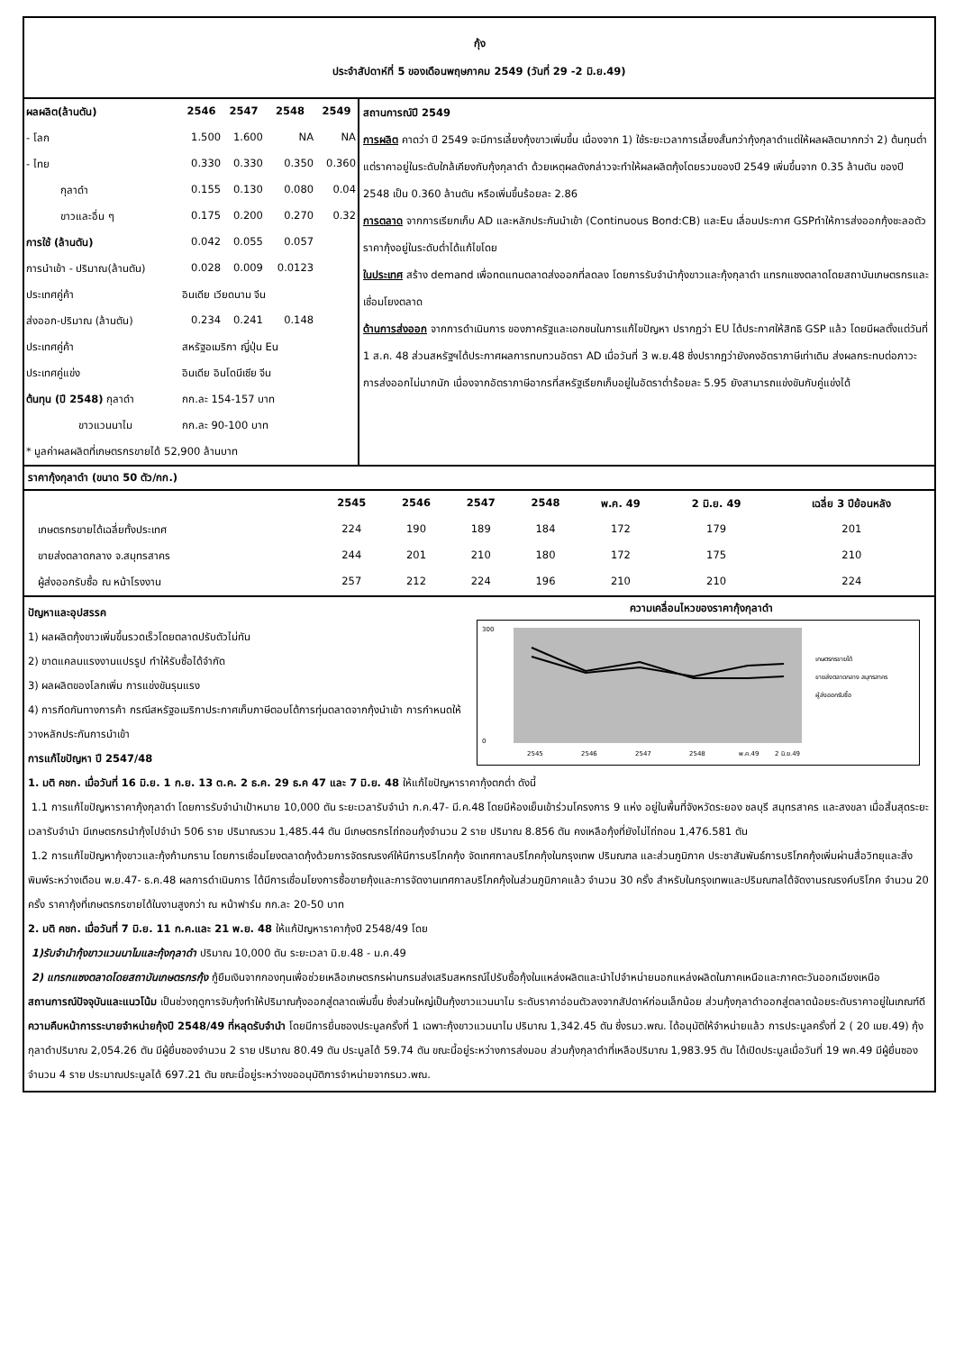กุ้ง
ประจำสัปดาห์ที่ 5 ของเดือนพฤษภาคม 2549 (วันที่ 29 -2 มิ.ย.49)
| ผลผลิต(ล้านตัน) | 2546 | 2547 | 2548 | 2549 |
| --- | --- | --- | --- | --- |
| - โลก | 1.500 | 1.600 | NA | NA |
| - ไทย | 0.330 | 0.330 | 0.350 | 0.360 |
| กุลาดำ | 0.155 | 0.130 | 0.080 | 0.04 |
| ขาวและอื่น ๆ | 0.175 | 0.200 | 0.270 | 0.32 |
| การใช้ (ล้านตัน) | 0.042 | 0.055 | 0.057 | |
| การนำเข้า - ปริมาณ(ล้านตัน) | 0.028 | 0.009 | 0.0123 | |
| ประเทศคู่ค้า | อินเดีย เวียดนาม จีน | | | |
| ส่งออก-ปริมาณ (ล้านตัน) | 0.234 | 0.241 | 0.148 | |
| ประเทศคู่ค้า | สหรัฐอเมริกา ญี่ปุ่น Eu | | | |
| ประเทศคู่แข่ง | อินเดีย อินโดนีเซีย จีน | | | |
| ต้นทุน (ปี 2548) กุลาดำ | กก.ละ 154-157 บาท | | | |
| ขาวแวนนาไม | กก.ละ 90-100 บาท | | | |
| * มูลค่าผลผลิตที่เกษตรกรขายได้ 52,900 ล้านบาท | | | | |
สถานการณ์ปี 2549
การผลิต คาดว่า ปี 2549 จะมีการเลี้ยงกุ้งขาวเพิ่มขึ้น เนื่องจาก 1) ใช้ระยะเวลาการเลี้ยงสั้นกว่ากุ้งกุลาดำแต่ให้ผลผลิตมากกว่า 2) ต้นทุนต่ำ แต่ราคาอยู่ในระดับใกล้เคียงกับกุ้งกุลาดำ ด้วยเหตุผลดังกล่าวจะทำให้ผลผลิตกุ้งโดยรวมของปี 2549 เพิ่มขึ้นจาก 0.35 ล้านตัน ของปี 2548 เป็น 0.360 ล้านตัน หรือเพิ่มขึ้นร้อยละ 2.86
การตลาด จากการเรียกเก็บ AD และหลักประกันนำเข้า (Continuous Bond:CB) และEu เลื่อนประกาศ GSPทำให้การส่งออกกุ้งชะลอตัวราคากุ้งอยู่ในระดับต่ำได้แก้ไขโดย
ในประเทศ สร้าง demand เพื่อทดแทนตลาดส่งออกที่ลดลง โดยการรับจำนำกุ้งขาวและกุ้งกุลาดำ แทรกแซงตลาดโดยสถาบันเกษตรกรและเชื่อมโยงตลาด
ด้านการส่งออก จากการดำเนินการ ของภาครัฐและเอกชนในการแก้ไขปัญหา ปรากฏว่า EU ได้ประกาศให้สิทธิ GSP แล้ว โดยมีผลตั้งแต่วันที่ 1 ส.ค. 48 ส่วนสหรัฐฯได้ประกาศผลการทบทวนอัตรา AD เมื่อวันที่ 3 พ.ย.48 ซึ่งปรากฏว่ายังคงอัตราภาษีเท่าเดิม ส่งผลกระทบต่อภาวะการส่งออกไม่มากนัก เนื่องจากอัตราภาษีอากรที่สหรัฐเรียกเก็บอยู่ในอัตราต่ำร้อยละ 5.95 ยังสามารถแข่งขันกับคู่แข่งได้
ราคากุ้งกุลาดำ (ขนาด 50 ตัว/กก.)
| | 2545 | 2546 | 2547 | 2548 | พ.ค. 49 | 2 มิ.ย. 49 | เฉลี่ย 3 ปีย้อนหลัง |
| --- | --- | --- | --- | --- | --- | --- | --- |
| เกษตรกรขายได้เฉลี่ยทั้งประเทศ | 224 | 190 | 189 | 184 | 172 | 179 | 201 |
| ขายส่งตลาดกลาง จ.สมุทรสาคร | 244 | 201 | 210 | 180 | 172 | 175 | 210 |
| ผู้ส่งออกรับซื้อ ณ หน้าโรงงาน | 257 | 212 | 224 | 196 | 210 | 210 | 224 |
ความเคลื่อนไหวของราคากุ้งกุลาดำ
300
0
2545
2546
2547
2548
พ.ค.49
2 มิ.ย.49
เกษตรกรขายได้
ขายส่งตลาดกลาง สมุทรสาคร
ผู้ส่งออกรับซื้อ
ปัญหาและอุปสรรค
1) ผลผลิตกุ้งขาวเพิ่มขึ้นรวดเร็วโดยตลาดปรับตัวไม่ทัน
2) ขาดแคลนแรงงานแปรรูป ทำให้รับซื้อได้จำกัด
3) ผลผลิตของโลกเพิ่ม การแข่งขันรุนแรง
4) การกีดกันทางการค้า กรณีสหรัฐอเมริกาประกาศเก็บภาษีตอบโต้การทุ่มตลาดจากกุ้งนำเข้า การกำหนดให้วางหลักประกันการนำเข้า
การแก้ไขปัญหา ปี 2547/48
1. มติ คชก. เมื่อวันที่ 16 มิ.ย. 1 ก.ย. 13 ต.ค. 2 ธ.ค. 29 ธ.ค 47 และ 7 มิ.ย. 48 ให้แก้ไขปัญหาราคากุ้งตกต่ำ ดังนี้
1.1 การแก้ไขปัญหาราคากุ้งกุลาดำ โดยการรับจำนำเป้าหมาย 10,000 ตัน ระยะเวลารับจำนำ ก.ค.47- มี.ค.48 โดยมีห้องเย็นเข้าร่วมโครงการ 9 แห่ง อยู่ในพื้นที่จังหวัดระยอง ชลบุรี สมุทรสาคร และสงขลา เมื่อสิ้นสุดระยะเวลารับจำนำ มีเกษตรกรนำกุ้งไปจำนำ 506 ราย ปริมาณรวม 1,485.44 ตัน มีเกษตรกรไถ่ถอนกุ้งจำนวน 2 ราย ปริมาณ 8.856 ตัน คงเหลือกุ้งที่ยังไม่ไถ่ถอน 1,476.581 ตัน
1.2 การแก้ไขปัญหากุ้งขาวและกุ้งก้ามกราม โดยการเชื่อมโยงตลาดกุ้งด้วยการจัดรณรงค์ให้มีการบริโภคกุ้ง จัดเทศกาลบริโภคกุ้งในกรุงเทพ ปริมณฑล และส่วนภูมิภาค ประชาสัมพันธ์การบริโภคกุ้งเพิ่มผ่านสื่อวิทยุและสิ่งพิมพ์ระหว่างเดือน พ.ย.47- ธ.ค.48 ผลการดำเนินการ ได้มีการเชื่อมโยงการซื้อขายกุ้งและการจัดงานเทศกาลบริโภคกุ้งในส่วนภูมิภาคแล้ว จำนวน 30 ครั้ง สำหรับในกรุงเทพและปริมณฑลได้จัดงานรณรงค์บริโภค จำนวน 20 ครั้ง ราคากุ้งที่เกษตรกรขายได้ในงานสูงกว่า ณ หน้าฟาร์ม กก.ละ 20-50 บาท
2. มติ คชก. เมื่อวันที่ 7 มิ.ย. 11 ก.ค.และ 21 พ.ย. 48 ให้แก้ปัญหาราคากุ้งปี 2548/49 โดย
1)รับจำนำกุ้งขาวแวนนาไมและกุ้งกุลาดำ ปริมาณ 10,000 ตัน ระยะเวลา มิ.ย.48 - ม.ค.49
2) แทรกแซงตลาดโดยสถาบันเกษตรกรกุ้ง กู้ยืมเงินจากกองทุนเพื่อช่วยเหลือเกษตรกรผ่านกรมส่งเสริมสหกรณ์ไปรับซื้อกุ้งในแหล่งผลิตและนำไปจำหน่ายนอกแหล่งผลิตในภาคเหนือและภาคตะวันออกเฉียงเหนือ
สถานการณ์ปัจจุบันและแนวโน้ม เป็นช่วงฤดูการจับกุ้งทำให้ปริมาณกุ้งออกสู่ตลาดเพิ่มขึ้น ซึ่งส่วนใหญ่เป็นกุ้งขาวแวนนาไม ระดับราคาอ่อนตัวลงจากสัปดาห์ก่อนเล็กน้อย ส่วนกุ้งกุลาดำออกสู่ตลาดน้อยระดับราคาอยู่ในเกณฑ์ดี
ความคืบหน้าการระบายจำหน่ายกุ้งปี 2548/49 ที่หลุดรับจำนำ โดยมีการยื่นซองประมูลครั้งที่ 1 เฉพาะกุ้งขาวแวนนาไม ปริมาณ 1,342.45 ตัน ซึ่งรมว.พณ. ได้อนุมัติให้จำหน่ายแล้ว การประมูลครั้งที่ 2 ( 20 เมย.49) กุ้งกุลาดำปริมาณ 2,054.26 ตัน มีผู้ยื่นซองจำนวน 2 ราย ปริมาณ 80.49 ตัน ประมูลได้ 59.74 ตัน ขณะนี้อยู่ระหว่างการส่งมอบ ส่วนกุ้งกุลาดำที่เหลือปริมาณ 1,983.95 ตัน ได้เปิดประมูลเมื่อวันที่ 19 พค.49 มีผู้ยื่นซองจำนวน 4 ราย ประมาณประมูลได้ 697.21 ตัน ขณะนี้อยู่ระหว่างขออนุมัติการจำหน่ายจากรมว.พณ.